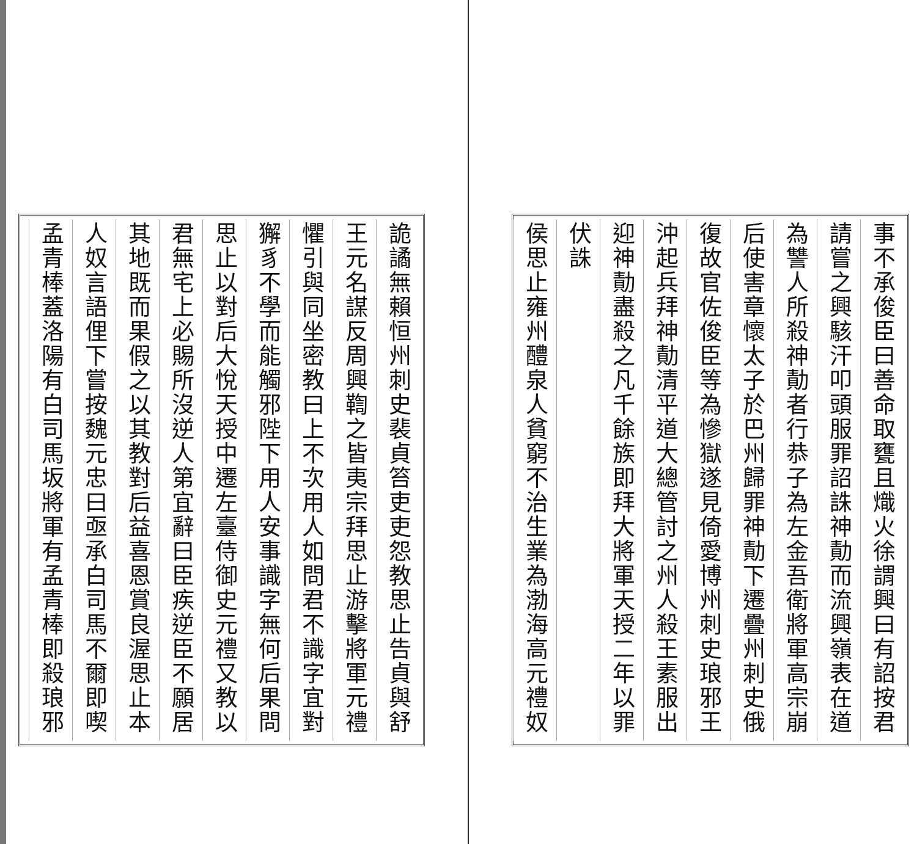事不承俊臣曰善命取甕且熾火徐謂興曰有詔按君
請嘗之興駭汗叩頭服罪詔誅神勣而流興嶺表在道
為讐人所殺神勣者行恭子為左金吾衛將軍高宗崩
后使害章懷太子於巴州歸罪神勣下遷疊州刺史俄
復故官佐俊臣等為慘獄遂見倚愛博州刺史琅邪王
沖起兵拜神勣清平道大總管討之州人殺王素服出
迎神勣盡殺之凡千餘族即拜大將軍天授二年以罪
伏誅
侯思止雍州醴泉人貧窮不治生業為渤海高元禮奴
詭譎無賴恒州刺史裴貞笞吏吏怨教思止告貞與舒
王元名謀反周興鞫之皆夷宗拜思止游擊將軍元禮
懼引與同坐密教曰上不次用人如問君不識字宜對
獬豸不學而能觸邪陛下用人安事識字無何后果問
思止以對后大悅天授中遷左臺侍御史元禮又教以
君無宅上必賜所沒逆人第宜辭曰臣疾逆臣不願居
其地既而果假之以其教對后益喜恩賞良渥思止本
人奴言語俚下嘗按魏元忠曰亟承白司馬不爾即喫
孟青棒蓋洛陽有白司馬坂將軍有孟青棒即殺琅邪